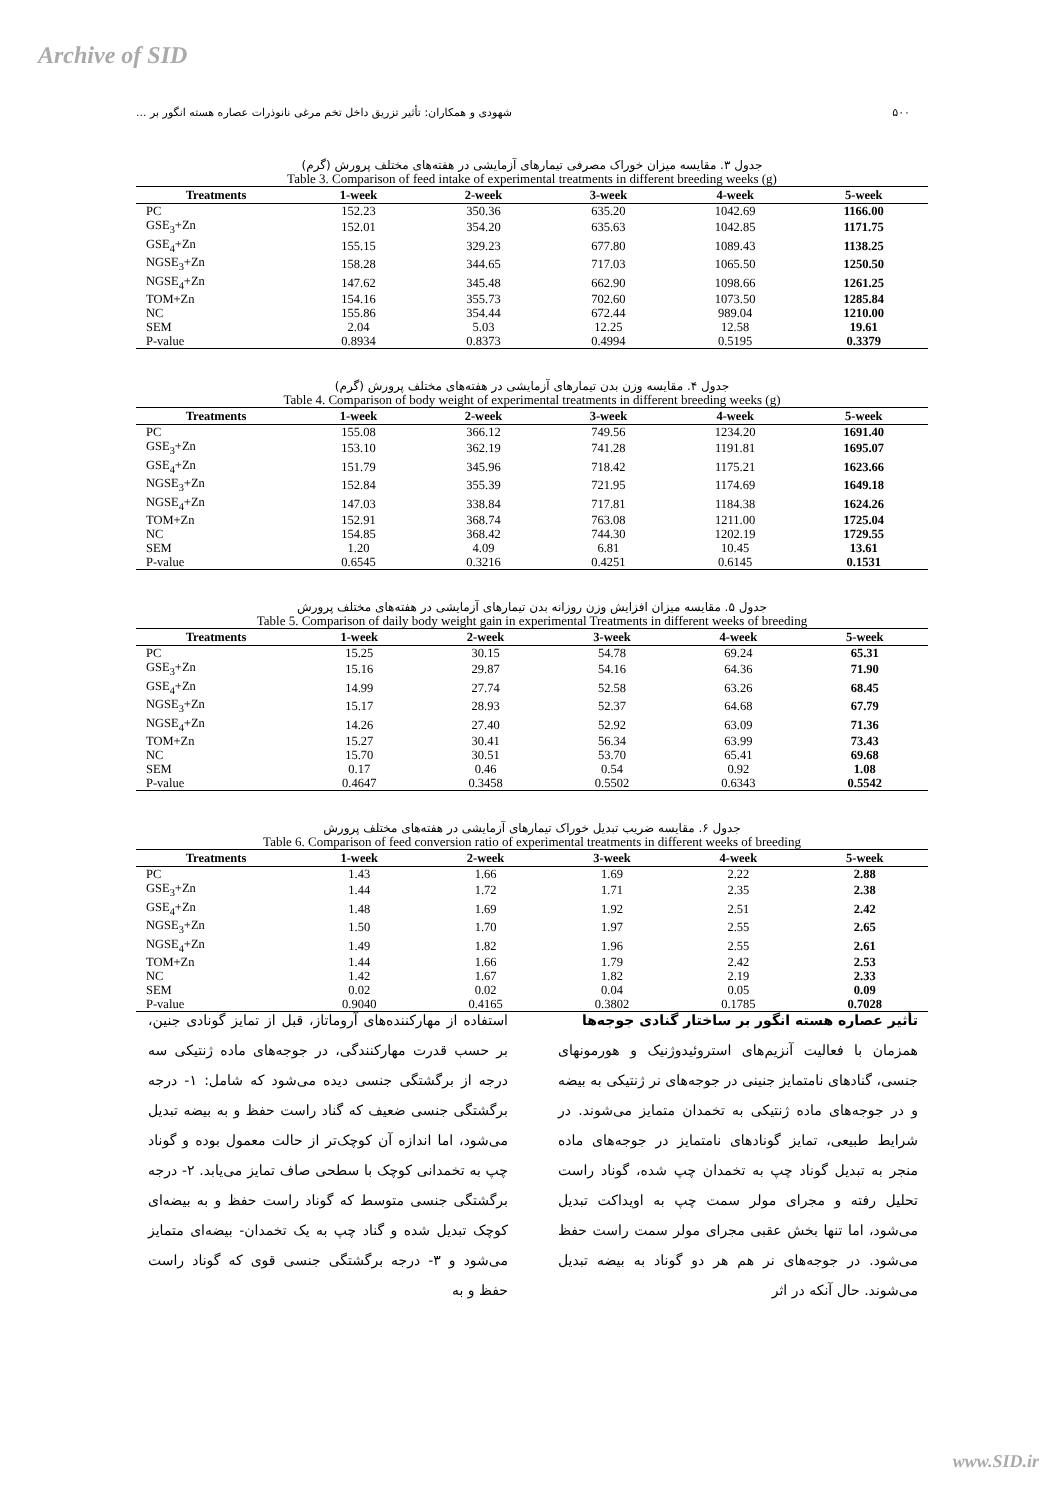Archive of SID
۵۰۰ شهودی و همکاران: تأثیر تزریق داخل تخم مرغی نانوذرات عصاره هسته انگور بر ...
جدول ۳. مقایسه میزان خوراک مصرفی تیمارهای آزمایشی در هفته‌های مختلف پرورش (گرم)
Table 3. Comparison of feed intake of experimental treatments in different breeding weeks (g)
| Treatments | 1-week | 2-week | 3-week | 4-week | 5-week |
| --- | --- | --- | --- | --- | --- |
| PC | 152.23 | 350.36 | 635.20 | 1042.69 | 1166.00 |
| GSE<sub>3</sub>+Zn | 152.01 | 354.20 | 635.63 | 1042.85 | 1171.75 |
| GSE<sub>4</sub>+Zn | 155.15 | 329.23 | 677.80 | 1089.43 | 1138.25 |
| NGSE<sub>3</sub>+Zn | 158.28 | 344.65 | 717.03 | 1065.50 | 1250.50 |
| NGSE<sub>4</sub>+Zn | 147.62 | 345.48 | 662.90 | 1098.66 | 1261.25 |
| TOM+Zn | 154.16 | 355.73 | 702.60 | 1073.50 | 1285.84 |
| NC | 155.86 | 354.44 | 672.44 | 989.04 | 1210.00 |
| SEM | 2.04 | 5.03 | 12.25 | 12.58 | 19.61 |
| P-value | 0.8934 | 0.8373 | 0.4994 | 0.5195 | 0.3379 |
جدول ۴. مقایسه وزن بدن تیمارهای آزمایشی در هفته‌های مختلف پرورش (گرم)
Table 4. Comparison of body weight of experimental treatments in different breeding weeks (g)
| Treatments | 1-week | 2-week | 3-week | 4-week | 5-week |
| --- | --- | --- | --- | --- | --- |
| PC | 155.08 | 366.12 | 749.56 | 1234.20 | 1691.40 |
| GSE<sub>3</sub>+Zn | 153.10 | 362.19 | 741.28 | 1191.81 | 1695.07 |
| GSE<sub>4</sub>+Zn | 151.79 | 345.96 | 718.42 | 1175.21 | 1623.66 |
| NGSE<sub>3</sub>+Zn | 152.84 | 355.39 | 721.95 | 1174.69 | 1649.18 |
| NGSE<sub>4</sub>+Zn | 147.03 | 338.84 | 717.81 | 1184.38 | 1624.26 |
| TOM+Zn | 152.91 | 368.74 | 763.08 | 1211.00 | 1725.04 |
| NC | 154.85 | 368.42 | 744.30 | 1202.19 | 1729.55 |
| SEM | 1.20 | 4.09 | 6.81 | 10.45 | 13.61 |
| P-value | 0.6545 | 0.3216 | 0.4251 | 0.6145 | 0.1531 |
جدول ۵. مقایسه میزان افزایش وزن روزانه بدن تیمارهای آزمایشی در هفته‌های مختلف پرورش
Table 5. Comparison of daily body weight gain in experimental Treatments in different weeks of breeding
| Treatments | 1-week | 2-week | 3-week | 4-week | 5-week |
| --- | --- | --- | --- | --- | --- |
| PC | 15.25 | 30.15 | 54.78 | 69.24 | 65.31 |
| GSE<sub>3</sub>+Zn | 15.16 | 29.87 | 54.16 | 64.36 | 71.90 |
| GSE<sub>4</sub>+Zn | 14.99 | 27.74 | 52.58 | 63.26 | 68.45 |
| NGSE<sub>3</sub>+Zn | 15.17 | 28.93 | 52.37 | 64.68 | 67.79 |
| NGSE<sub>4</sub>+Zn | 14.26 | 27.40 | 52.92 | 63.09 | 71.36 |
| TOM+Zn | 15.27 | 30.41 | 56.34 | 63.99 | 73.43 |
| NC | 15.70 | 30.51 | 53.70 | 65.41 | 69.68 |
| SEM | 0.17 | 0.46 | 0.54 | 0.92 | 1.08 |
| P-value | 0.4647 | 0.3458 | 0.5502 | 0.6343 | 0.5542 |
جدول ۶. مقایسه ضریب تبدیل خوراک تیمارهای آزمایشی در هفته‌های مختلف پرورش
Table 6. Comparison of feed conversion ratio of experimental treatments in different weeks of breeding
| Treatments | 1-week | 2-week | 3-week | 4-week | 5-week |
| --- | --- | --- | --- | --- | --- |
| PC | 1.43 | 1.66 | 1.69 | 2.22 | 2.88 |
| GSE<sub>3</sub>+Zn | 1.44 | 1.72 | 1.71 | 2.35 | 2.38 |
| GSE<sub>4</sub>+Zn | 1.48 | 1.69 | 1.92 | 2.51 | 2.42 |
| NGSE<sub>3</sub>+Zn | 1.50 | 1.70 | 1.97 | 2.55 | 2.65 |
| NGSE<sub>4</sub>+Zn | 1.49 | 1.82 | 1.96 | 2.55 | 2.61 |
| TOM+Zn | 1.44 | 1.66 | 1.79 | 2.42 | 2.53 |
| NC | 1.42 | 1.67 | 1.82 | 2.19 | 2.33 |
| SEM | 0.02 | 0.02 | 0.04 | 0.05 | 0.09 |
| P-value | 0.9040 | 0.4165 | 0.3802 | 0.1785 | 0.7028 |
تأثیر عصاره هسته انگور بر ساختار گنادی جوجه‌ها
همزمان با فعالیت آنزیم‌های استروئیدوژنیک و هورمونهای جنسی، گنادهای نامتمایز جنینی در جوجه‌های نر ژنتیکی به بیضه و در جوجه‌های ماده ژنتیکی به تخمدان متمایز می‌شوند. در شرایط طبیعی، تمایز گونادهای نامتمایز در جوجه‌های ماده منجر به تبدیل گوناد چپ به تخمدان چپ شده، گوناد راست تحلیل رفته و مجرای مولر سمت چپ به اویداکت تبدیل می‌شود، اما تنها بخش عقبی مجرای مولر سمت راست حفظ می‌شود. در جوجه‌های نر هم هر دو گوناد به بیضه تبدیل می‌شوند. حال آنکه در اثر
استفاده از مهارکننده‌های آروماتاز، قبل از تمایز گونادی جنین، بر حسب قدرت مهارکنندگی، در جوجه‌های ماده ژنتیکی سه درجه از برگشتگی جنسی دیده می‌شود که شامل: ۱- درجه برگشتگی جنسی ضعیف که گناد راست حفظ و به بیضه تبدیل می‌شود، اما اندازه آن کوچک‌تر از حالت معمول بوده و گوناد چپ به تخمدانی کوچک با سطحی صاف تمایز می‌یابد. ۲- درجه برگشتگی جنسی متوسط که گوناد راست حفظ و به بیضه‌ای کوچک تبدیل شده و گناد چپ به یک تخمدان- بیضه‌ای متمایز می‌شود و ۳- درجه برگشتگی جنسی قوی که گوناد راست حفظ و به
www.SID.ir